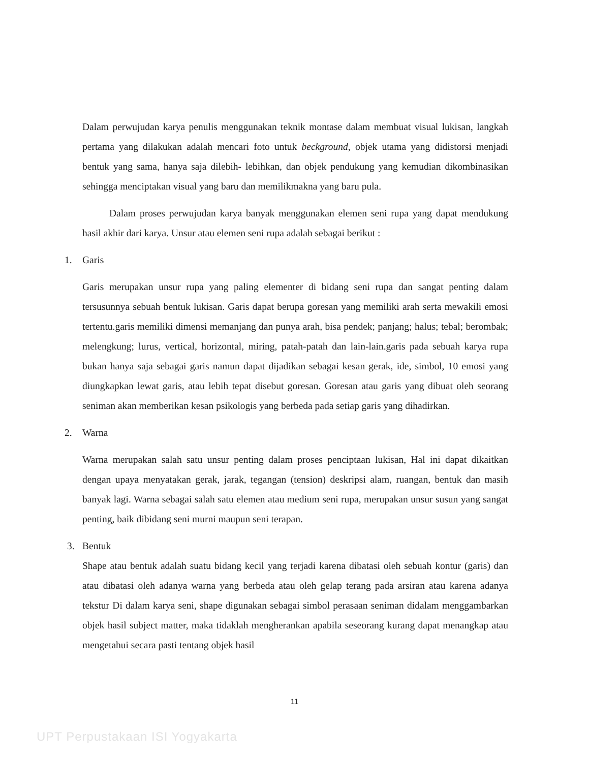Dalam perwujudan karya penulis menggunakan teknik montase dalam membuat visual lukisan, langkah pertama yang dilakukan adalah mencari foto untuk beckground, objek utama yang didistorsi menjadi bentuk yang sama, hanya saja dilebih- lebihkan, dan objek pendukung yang kemudian dikombinasikan sehingga menciptakan visual yang baru dan memilikmakna yang baru pula.
Dalam proses perwujudan karya banyak menggunakan elemen seni rupa yang dapat mendukung hasil akhir dari karya. Unsur atau elemen seni rupa adalah sebagai berikut :
1. Garis
Garis merupakan unsur rupa yang paling elementer di bidang seni rupa dan sangat penting dalam tersusunnya sebuah bentuk lukisan. Garis dapat berupa goresan yang memiliki arah serta mewakili emosi tertentu.garis memiliki dimensi memanjang dan punya arah, bisa pendek; panjang; halus; tebal; berombak; melengkung; lurus, vertical, horizontal, miring, patah-patah dan lain-lain.garis pada sebuah karya rupa bukan hanya saja sebagai garis namun dapat dijadikan sebagai kesan gerak, ide, simbol, 10 emosi yang diungkapkan lewat garis, atau lebih tepat disebut goresan. Goresan atau garis yang dibuat oleh seorang seniman akan memberikan kesan psikologis yang berbeda pada setiap garis yang dihadirkan.
2. Warna
Warna merupakan salah satu unsur penting dalam proses penciptaan lukisan, Hal ini dapat dikaitkan dengan upaya menyatakan gerak, jarak, tegangan (tension) deskripsi alam, ruangan, bentuk dan masih banyak lagi. Warna sebagai salah satu elemen atau medium seni rupa, merupakan unsur susun yang sangat penting, baik dibidang seni murni maupun seni terapan.
3. Bentuk
Shape atau bentuk adalah suatu bidang kecil yang terjadi karena dibatasi oleh sebuah kontur (garis) dan atau dibatasi oleh adanya warna yang berbeda atau oleh gelap terang pada arsiran atau karena adanya tekstur Di dalam karya seni, shape digunakan sebagai simbol perasaan seniman didalam menggambarkan objek hasil subject matter, maka tidaklah mengherankan apabila seseorang kurang dapat menangkap atau mengetahui secara pasti tentang objek hasil
11
UPT Perpustakaan ISI Yogyakarta